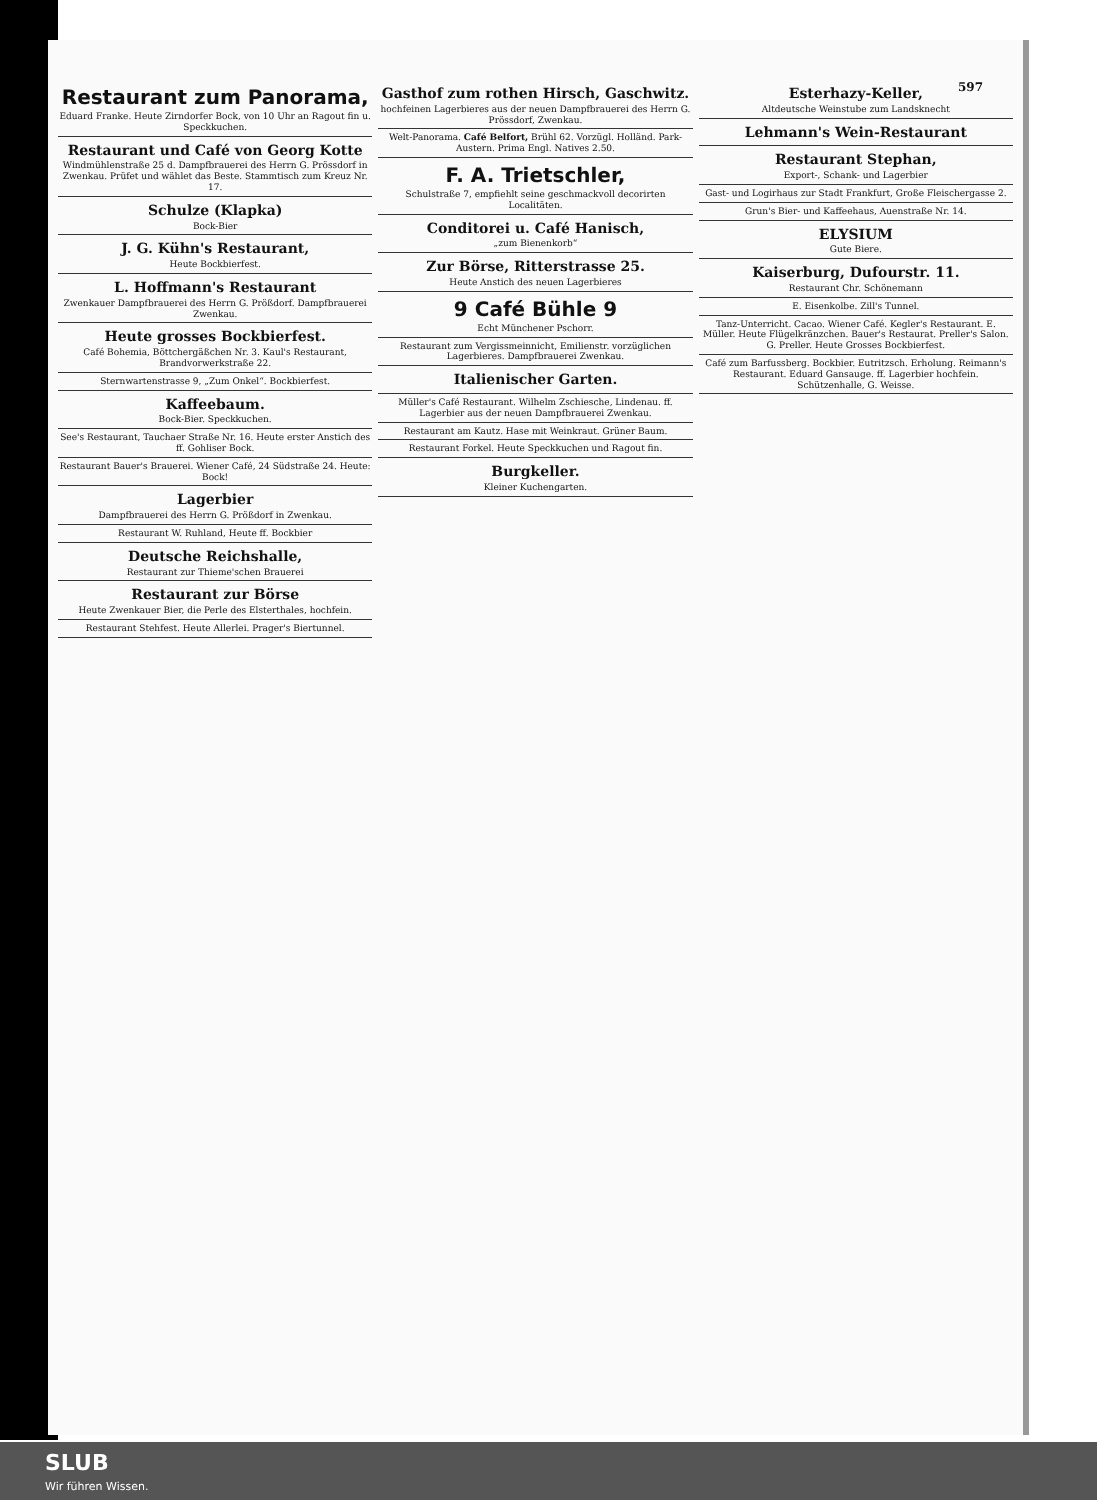597
Restaurant zum Panorama,
Eduard Franke. Heute Zirndorfer Bock, von 10 Uhr an Ragout fin u. Speckkuchen.
Restaurant und Café von Georg Kotte
Windmühlenstraße 25 d. Dampfbrauerei des Herrn G. Prössdorf in Zwenkau. Prüfet und wählet das Beste. Stammtisch zum Kreuz Nr. 17.
Schulze (Klapka)
Bock-Bier
J. G. Kühn's Restaurant,
Heute Bockbierfest.
L. Hoffmann's Restaurant
Zwenkauer Dampfbrauerei des Herrn G. Prößdorf. Dampfbrauerei Zwenkau.
Heute grosses Bockbierfest.
Café Bohemia, Böttchergäßchen Nr. 3. Kaul's Restaurant, Brandvorwerkstraße 22.
Sternwartenstrasse 9, „Zum Onkel“. Bockbierfest.
Kaffeebaum.
Bock-Bier. Speckkuchen.
See's Restaurant, Tauchaer Straße Nr. 16. Heute erster Anstich des ff. Gohliser Bock.
Restaurant Bauer's Brauerei. Wiener Café, 24 Südstraße 24. Heute: Bock!
Lagerbier
Dampfbrauerei des Herrn G. Prößdorf in Zwenkau.
Restaurant W. Ruhland, Heute ff. Bockbier
Deutsche Reichshalle,
Restaurant zur Thieme'schen Brauerei
Restaurant zur Börse
Heute Zwenkauer Bier, die Perle des Elsterthales, hochfein.
Restaurant Stehfest. Heute Allerlei. Prager's Biertunnel.
Gasthof zum rothen Hirsch, Gaschwitz.
hochfeinen Lagerbieres aus der neuen Dampfbrauerei des Herrn G. Prössdorf, Zwenkau.
Welt-Panorama. Café Belfort, Brühl 62. Vorzügl. Holländ. Park-Austern. Prima Engl. Natives 2.50.
F. A. Trietschler,
Schulstraße 7, empfiehlt seine geschmackvoll decorirten Localitäten.
Conditorei u. Café Hanisch,
„zum Bienenkorb“
Zur Börse, Ritterstrasse 25.
Heute Anstich des neuen Lagerbieres
9 Café Bühle 9
Echt Münchener Pschorr.
Restaurant zum Vergissmeinnicht, Emilienstr. vorzüglichen Lagerbieres. Dampfbrauerei Zwenkau.
Italienischer Garten.
Müller's Café Restaurant. Wilhelm Zschiesche, Lindenau. ff. Lagerbier aus der neuen Dampfbrauerei Zwenkau.
Restaurant am Kautz. Hase mit Weinkraut. Grüner Baum.
Restaurant Forkel. Heute Speckkuchen und Ragout fin.
Burgkeller.
Kleiner Kuchengarten.
Esterhazy-Keller,
Altdeutsche Weinstube zum Landsknecht
Lehmann's Wein-Restaurant
Restaurant Stephan,
Export-, Schank- und Lagerbier
Gast- und Logirhaus zur Stadt Frankfurt, Große Fleischergasse 2.
Grun's Bier- und Kaffeehaus, Auenstraße Nr. 14.
ELYSIUM
Gute Biere.
Kaiserburg, Dufourstr. 11.
Restaurant Chr. Schönemann
E. Eisenkolbe. Zill's Tunnel.
Tanz-Unterricht. Cacao. Wiener Café. Kegler's Restaurant. E. Müller. Heute Flügelkränzchen. Bauer's Restaurat. Preller's Salon. G. Preller. Heute Grosses Bockbierfest.
Café zum Barfussberg. Bockbier. Eutritzsch. Erholung. Reimann's Restaurant. Eduard Gansauge. ff. Lagerbier hochfein. Schützenhalle, G. Weisse.
SLUB
Wir führen Wissen.